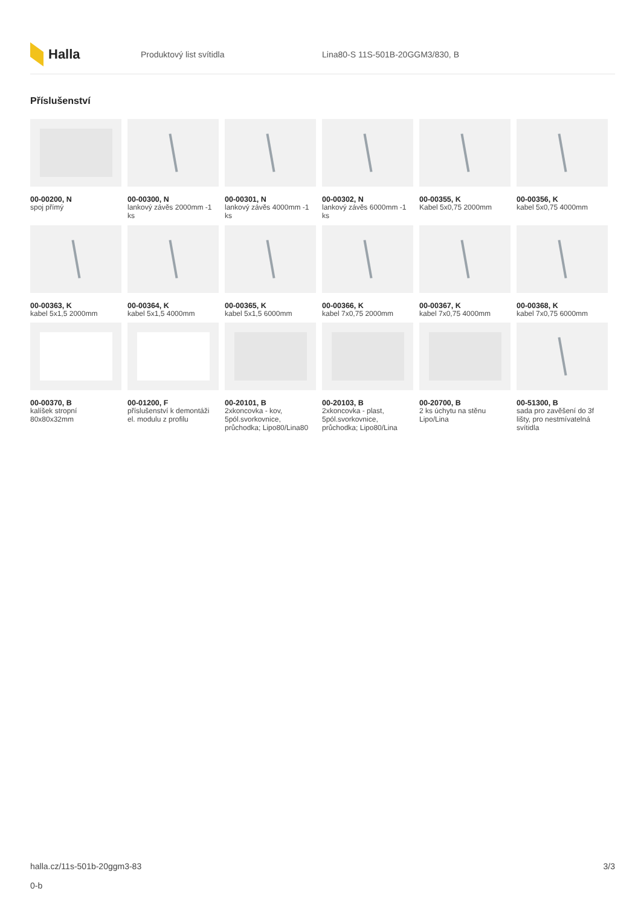Halla
Produktový list svítidla
Lina80-S 11S-501B-20GGM3/830, B
Příslušenství
00-00200, N
spoj přímý
00-00300, N
lankový závěs 2000mm -1 ks
00-00301, N
lankový závěs 4000mm -1 ks
00-00302, N
lankový závěs 6000mm -1 ks
00-00355, K
Kabel 5x0,75 2000mm
00-00356, K
kabel 5x0,75 4000mm
00-00363, K
kabel 5x1,5 2000mm
00-00364, K
kabel 5x1,5 4000mm
00-00365, K
kabel 5x1,5 6000mm
00-00366, K
kabel 7x0,75 2000mm
00-00367, K
kabel 7x0,75 4000mm
00-00368, K
kabel 7x0,75 6000mm
00-00370, B
kalíšek stropní 80x80x32mm
00-01200, F
příslušenství k demontáži el. modulu z profilu
00-20101, B
2xkoncovka - kov, 5pól.svorkovnice, průchodka; Lipo80/Lina80
00-20103, B
2xkoncovka - plast, 5pól.svorkovnice, průchodka; Lipo80/Lina
00-20700, B
2 ks úchytu na stěnu Lipo/Lina
00-51300, B
sada pro zavěšení do 3f lišty, pro nestmívatelná svítidla
halla.cz/11s-501b-20ggm3-83
0-b
3/3